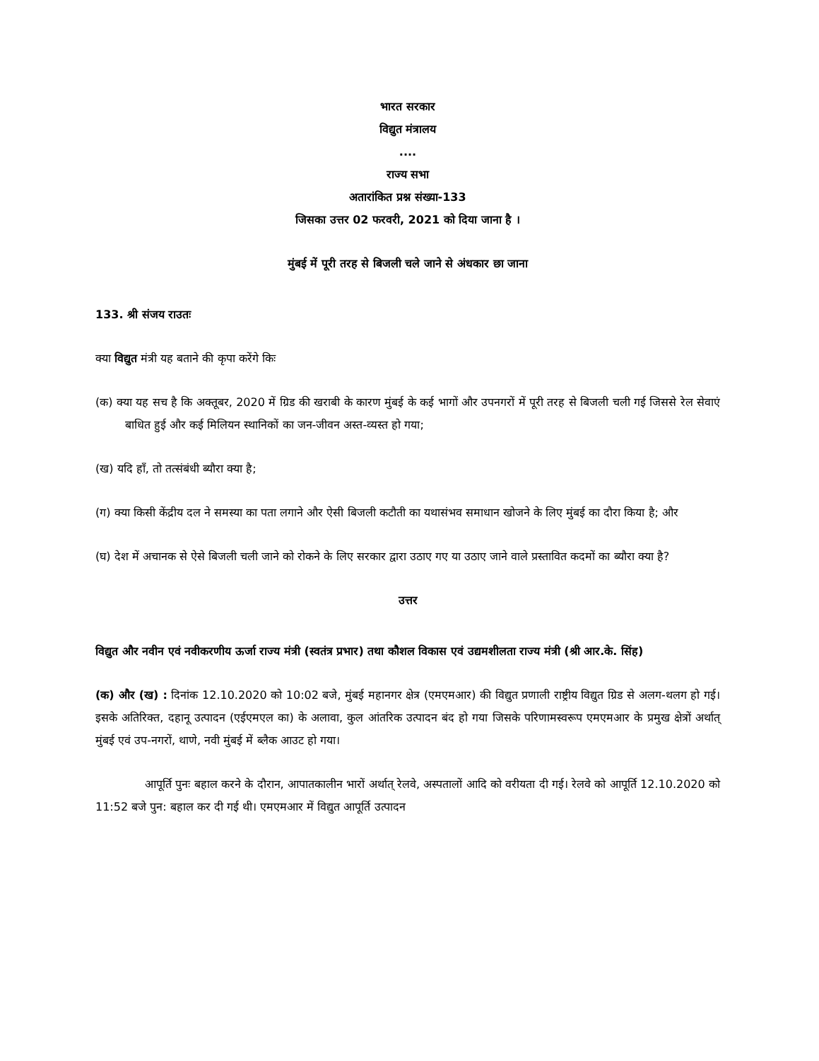भारत सरकार
विद्युत मंत्रालय
....
राज्य सभा
अतारांकित प्रश्न संख्या-133
जिसका उत्तर 02 फरवरी, 2021 को दिया जाना है ।
मुंबई में पूरी तरह से बिजली चले जाने से अंधकार छा जाना
133. श्री संजय राउतः
क्या विद्युत मंत्री यह बताने की कृपा करेंगे किः
(क) क्या यह सच है कि अक्तूबर, 2020 में ग्रिड की खराबी के कारण मुंबई के कई भागों और उपनगरों में पूरी तरह से बिजली चली गई जिससे रेल सेवाएं बाधित हुई और कई मिलियन स्थानिकों का जन-जीवन अस्त-व्यस्त हो गया;
(ख) यदि हाँ, तो तत्संबंधी ब्यौरा क्या है;
(ग) क्या किसी केंद्रीय दल ने समस्या का पता लगाने और ऐसी बिजली कटौती का यथासंभव समाधान खोजने के लिए मुंबई का दौरा किया है; और
(घ) देश में अचानक से ऐसे बिजली चली जाने को रोकने के लिए सरकार द्वारा उठाए गए या उठाए जाने वाले प्रस्तावित कदमों का ब्यौरा क्या है?
उत्तर
विद्युत और नवीन एवं नवीकरणीय ऊर्जा राज्य मंत्री (स्वतंत्र प्रभार) तथा कौशल विकास एवं उद्यमशीलता राज्य मंत्री (श्री आर.के. सिंह)
(क) और (ख) : दिनांक 12.10.2020 को 10:02 बजे, मुंबई महानगर क्षेत्र (एमएमआर) की विद्युत प्रणाली राष्ट्रीय विद्युत ग्रिड से अलग-थलग हो गई। इसके अतिरिक्त, दहानू उत्पादन (एईएमएल का) के अलावा, कुल आंतरिक उत्पादन बंद हो गया जिसके परिणामस्वरूप एमएमआर के प्रमुख क्षेत्रों अर्थात् मुंबई एवं उप-नगरों, थाणे, नवी मुंबई में ब्लैक आउट हो गया।
आपूर्ति पुनः बहाल करने के दौरान, आपातकालीन भारों अर्थात् रेलवे, अस्पतालों आदि को वरीयता दी गई। रेलवे को आपूर्ति 12.10.2020 को 11:52 बजे पुन: बहाल कर दी गई थी। एमएमआर में विद्युत आपूर्ति उत्पादन